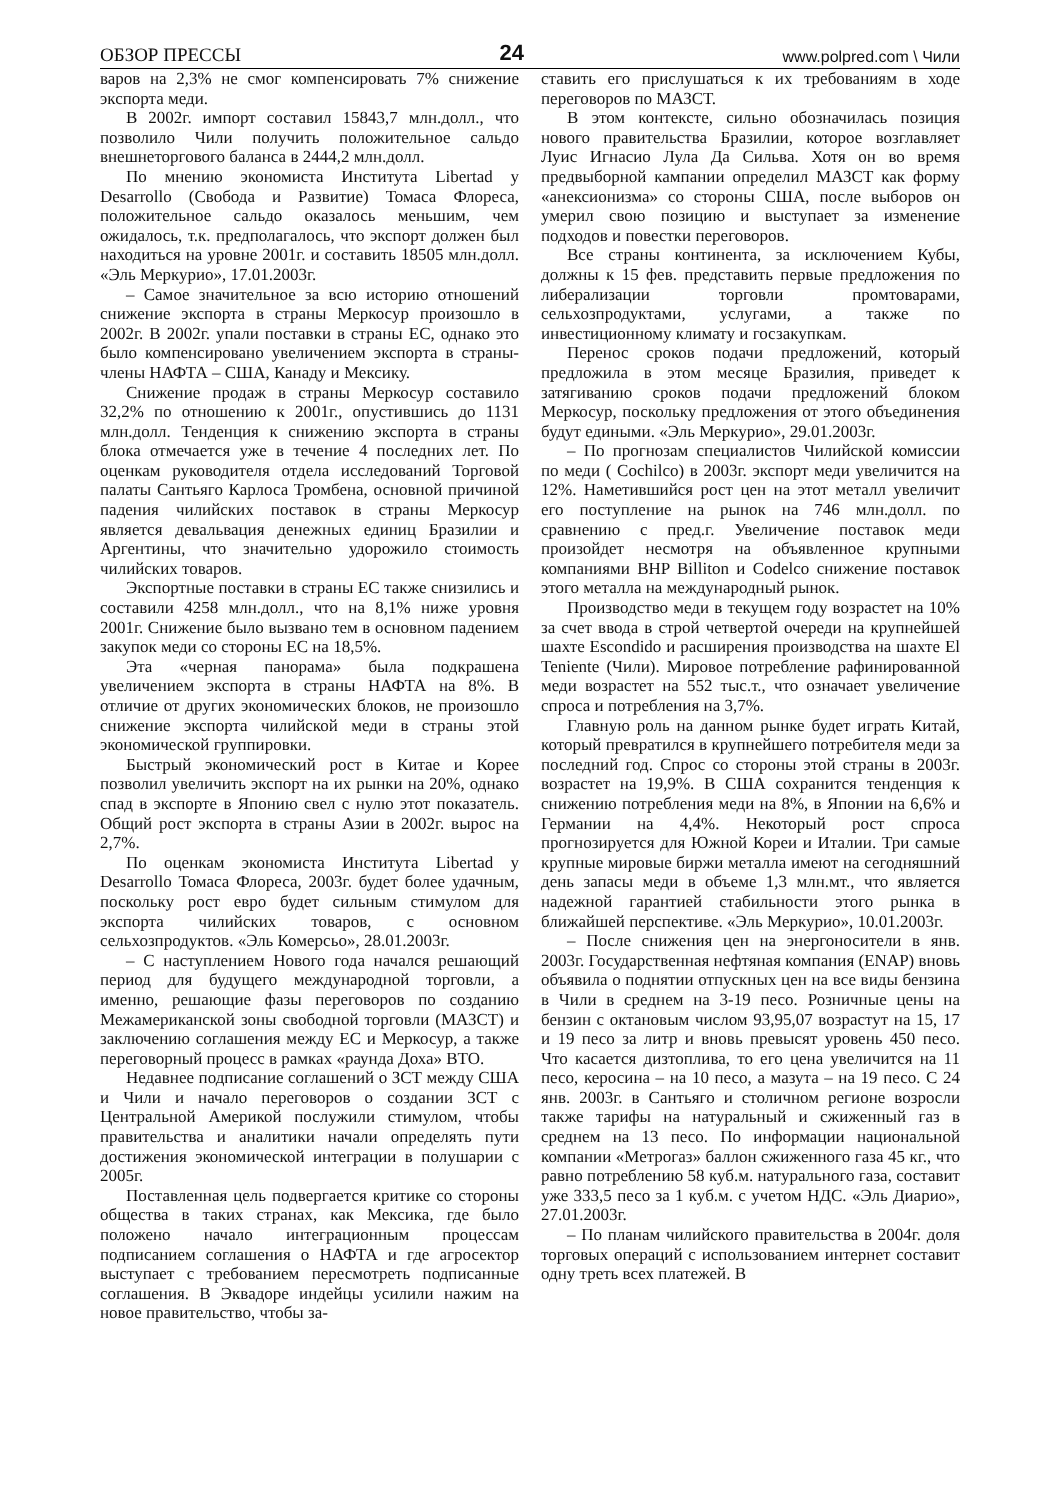ОБЗОР ПРЕССЫ 24 www.polpred.com \ Чили
варов на 2,3% не смог компенсировать 7% снижение экспорта меди.
В 2002г. импорт составил 15843,7 млн.долл., что позволило Чили получить положительное сальдо внешнеторгового баланса в 2444,2 млн.долл.
По мнению экономиста Института Libertad y Desarrollo (Свобода и Развитие) Томаса Флореса, положительное сальдо оказалось меньшим, чем ожидалось, т.к. предполагалось, что экспорт должен был находиться на уровне 2001г. и составить 18505 млн.долл. «Эль Меркурио», 17.01.2003г.
– Самое значительное за всю историю отношений снижение экспорта в страны Меркосур произошло в 2002г. В 2002г. упали поставки в страны ЕС, однако это было компенсировано увеличением экспорта в страны-члены НАФТА – США, Канаду и Мексику.
Снижение продаж в страны Меркосур составило 32,2% по отношению к 2001г., опустившись до 1131 млн.долл. Тенденция к снижению экспорта в страны блока отмечается уже в течение 4 последних лет. По оценкам руководителя отдела исследований Торговой палаты Сантьяго Карлоса Тромбена, основной причиной падения чилийских поставок в страны Меркосур является девальвация денежных единиц Бразилии и Аргентины, что значительно удорожило стоимость чилийских товаров.
Экспортные поставки в страны ЕС также снизились и составили 4258 млн.долл., что на 8,1% ниже уровня 2001г. Снижение было вызвано тем в основном падением закупок меди со стороны ЕС на 18,5%.
Эта «черная панорама» была подкрашена увеличением экспорта в страны НАФТА на 8%. В отличие от других экономических блоков, не произошло снижение экспорта чилийской меди в страны этой экономической группировки.
Быстрый экономический рост в Китае и Корее позволил увеличить экспорт на их рынки на 20%, однако спад в экспорте в Японию свел с нулю этот показатель. Общий рост экспорта в страны Азии в 2002г. вырос на 2,7%.
По оценкам экономиста Института Libertad y Desarrollo Томаса Флореса, 2003г. будет более удачным, поскольку рост евро будет сильным стимулом для экспорта чилийских товаров, с основном сельхозпродуктов. «Эль Комерсьо», 28.01.2003г.
– С наступлением Нового года начался решающий период для будущего международной торговли, а именно, решающие фазы переговоров по созданию Межамериканской зоны свободной торговли (МАЗСТ) и заключению соглашения между ЕС и Меркосур, а также переговорный процесс в рамках «раунда Доха» ВТО.
Недавнее подписание соглашений о ЗСТ между США и Чили и начало переговоров о создании ЗСТ с Центральной Америкой послужили стимулом, чтобы правительства и аналитики начали определять пути достижения экономической интеграции в полушарии с 2005г.
Поставленная цель подвергается критике со стороны общества в таких странах, как Мексика, где было положено начало интеграционным процессам подписанием соглашения о НАФТА и где агросектор выступает с требованием пересмотреть подписанные соглашения. В Эквадоре индейцы усилили нажим на новое правительство, чтобы за-
ставить его прислушаться к их требованиям в ходе переговоров по МАЗСТ.
В этом контексте, сильно обозначилась позиция нового правительства Бразилии, которое возглавляет Луис Игнасио Лула Да Сильва. Хотя он во время предвыборной кампании определил МАЗСТ как форму «анексионизма» со стороны США, после выборов он умерил свою позицию и выступает за изменение подходов и повестки переговоров.
Все страны континента, за исключением Кубы, должны к 15 фев. представить первые предложения по либерализации торговли промтоварами, сельхозпродуктами, услугами, а также по инвестиционному климату и госзакупкам.
Перенос сроков подачи предложений, который предложила в этом месяце Бразилия, приведет к затягиванию сроков подачи предложений блоком Меркосур, поскольку предложения от этого объединения будут едиными. «Эль Меркурио», 29.01.2003г.
– По прогнозам специалистов Чилийской комиссии по меди ( Cochilco) в 2003г. экспорт меди увеличится на 12%. Наметившийся рост цен на этот металл увеличит его поступление на рынок на 746 млн.долл. по сравнению с пред.г. Увеличение поставок меди произойдет несмотря на объявленное крупными компаниями BHP Billiton и Codelco снижение поставок этого металла на международный рынок.
Производство меди в текущем году возрастет на 10% за счет ввода в строй четвертой очереди на крупнейшей шахте Escondido и расширения производства на шахте El Teniente (Чили). Мировое потребление рафинированной меди возрастет на 552 тыс.т., что означает увеличение спроса и потребления на 3,7%.
Главную роль на данном рынке будет играть Китай, который превратился в крупнейшего потребителя меди за последний год. Спрос со стороны этой страны в 2003г. возрастет на 19,9%. В США сохранится тенденция к снижению потребления меди на 8%, в Японии на 6,6% и Германии на 4,4%. Некоторый рост спроса прогнозируется для Южной Кореи и Италии. Три самые крупные мировые биржи металла имеют на сегодняшний день запасы меди в объеме 1,3 млн.мт., что является надежной гарантией стабильности этого рынка в ближайшей перспективе. «Эль Меркурио», 10.01.2003г.
– После снижения цен на энергоносители в янв. 2003г. Государственная нефтяная компания (ENAP) вновь объявила о поднятии отпускных цен на все виды бензина в Чили в среднем на 3-19 песо. Розничные цены на бензин с октановым числом 93,95,07 возрастут на 15, 17 и 19 песо за литр и вновь превысят уровень 450 песо. Что касается дизтоплива, то его цена увеличится на 11 песо, керосина – на 10 песо, а мазута – на 19 песо. С 24 янв. 2003г. в Сантьяго и столичном регионе возросли также тарифы на натуральный и сжиженный газ в среднем на 13 песо. По информации национальной компании «Метрогаз» баллон сжиженного газа 45 кг., что равно потреблению 58 куб.м. натурального газа, составит уже 333,5 песо за 1 куб.м. с учетом НДС. «Эль Диарио», 27.01.2003г.
– По планам чилийского правительства в 2004г. доля торговых операций с использованием интернет составит одну треть всех платежей. В